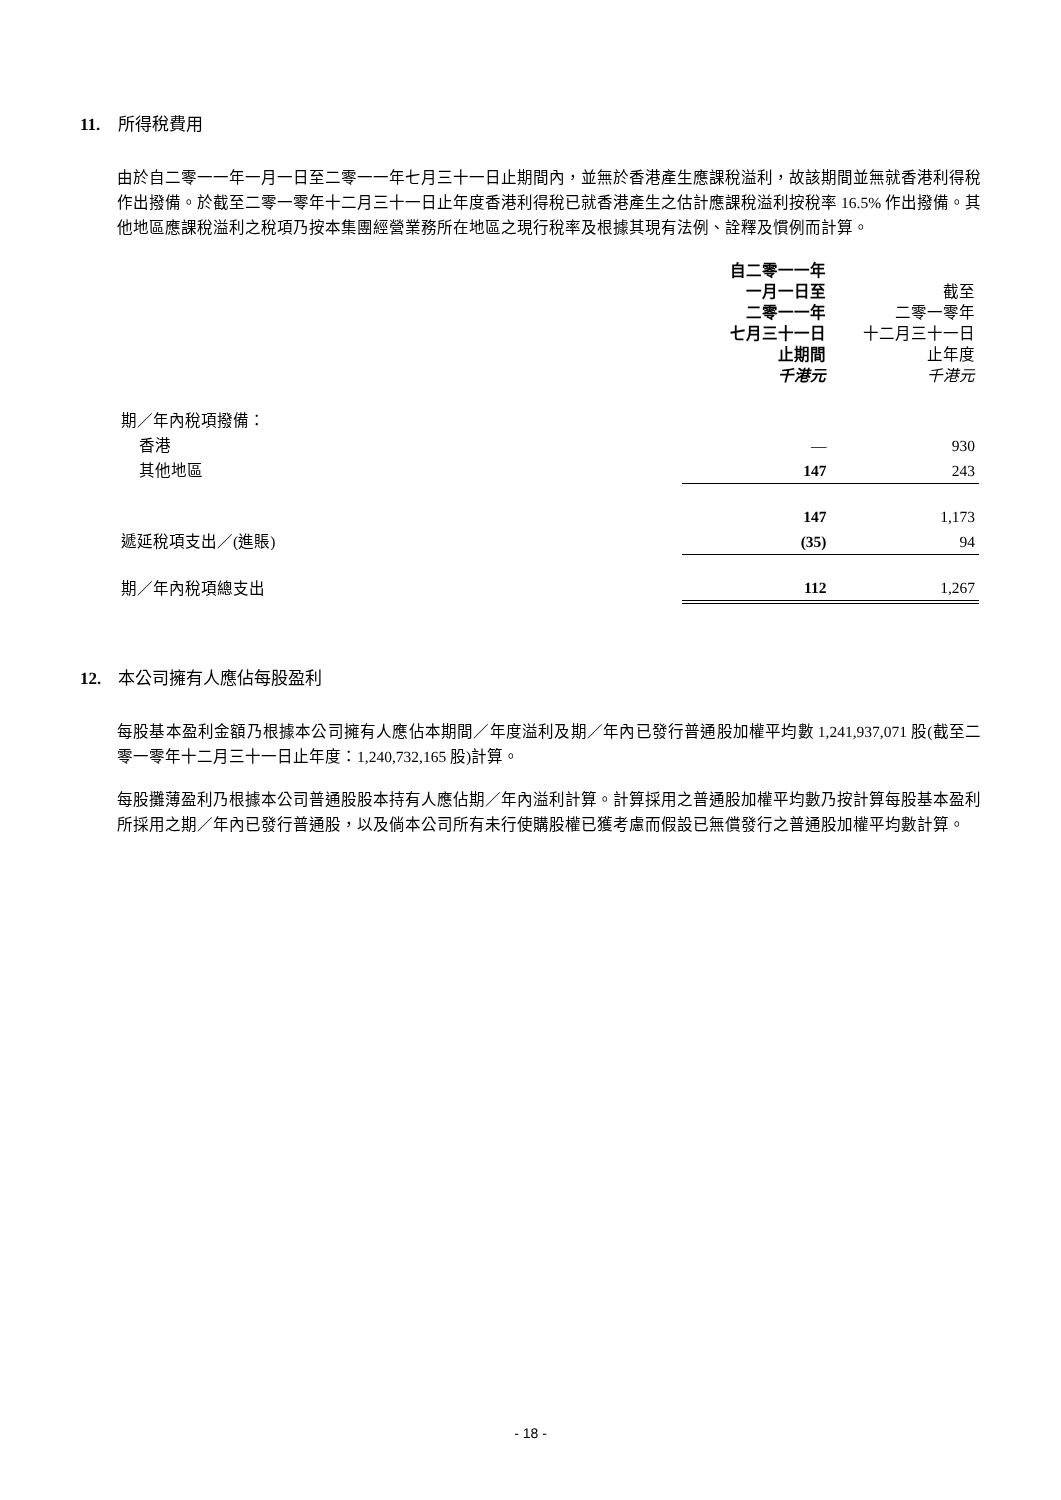11. 所得稅費用
由於自二零一一年一月一日至二零一一年七月三十一日止期間內，並無於香港產生應課稅溢利，故該期間並無就香港利得稅作出撥備。於截至二零一零年十二月三十一日止年度香港利得稅已就香港產生之估計應課稅溢利按稅率 16.5% 作出撥備。其他地區應課稅溢利之稅項乃按本集團經營業務所在地區之現行稅率及根據其現有法例、詮釋及慣例而計算。
| | 自二零一一年 一月一日至 二零一一年 七月三十一日 止期間 千港元 | 截至 二零一零年 十二月三十一日 止年度 千港元 |
| 期／年內稅項撥備： | | |
| 香港 | — | 930 |
| 其他地區 | 147 | 243 |
| | 147 | 1,173 |
| 遞延稅項支出／(進賬) | (35) | 94 |
| 期／年內稅項總支出 | 112 | 1,267 |
12. 本公司擁有人應佔每股盈利
每股基本盈利金額乃根據本公司擁有人應佔本期間／年度溢利及期／年內已發行普通股加權平均數 1,241,937,071 股(截至二零一零年十二月三十一日止年度：1,240,732,165 股)計算。
每股攤薄盈利乃根據本公司普通股股本持有人應佔期／年內溢利計算。計算採用之普通股加權平均數乃按計算每股基本盈利所採用之期／年內已發行普通股，以及倘本公司所有未行使購股權已獲考慮而假設已無償發行之普通股加權平均數計算。
- 18 -